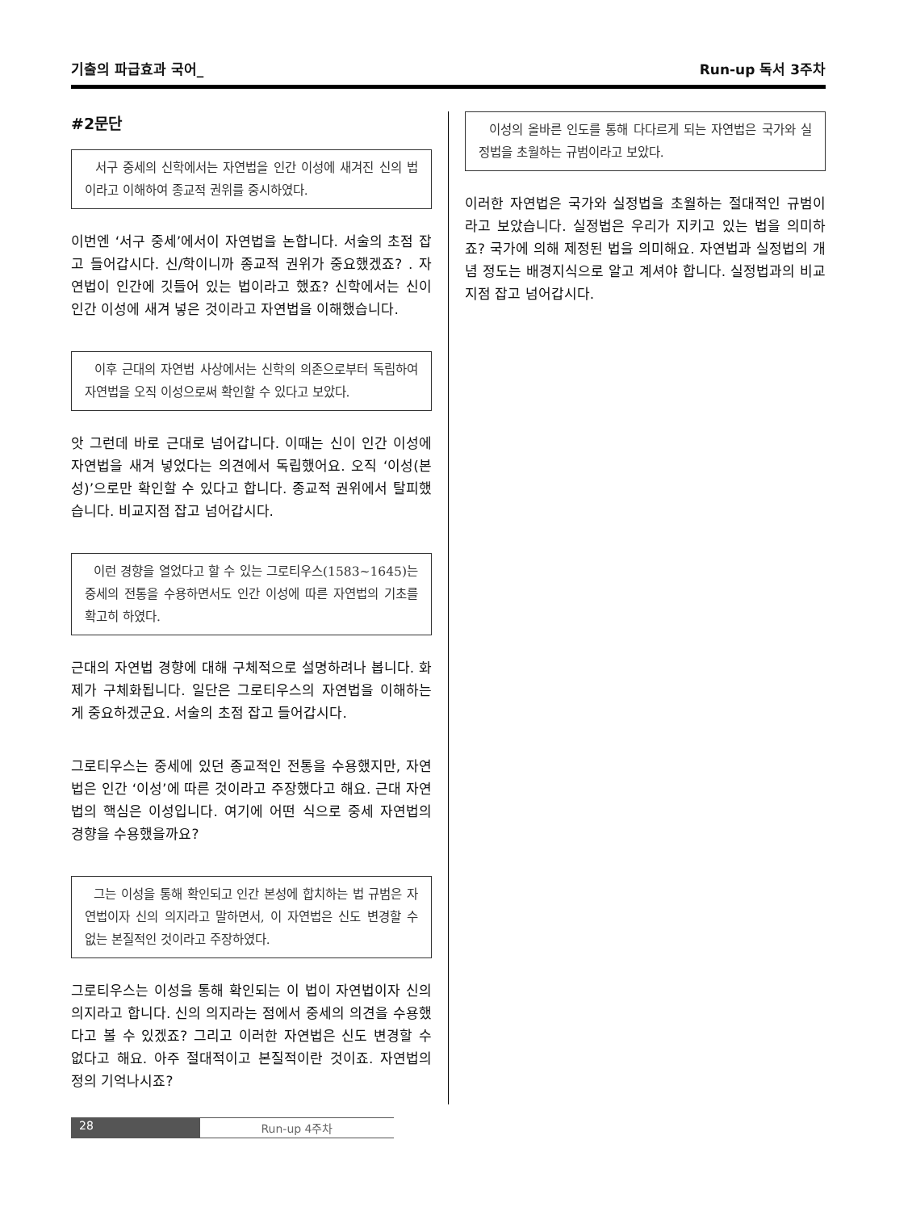기출의 파급효과 국어_ Run-up 독서 3주차
#2문단
서구 중세의 신학에서는 자연법을 인간 이성에 새겨진 신의 법이라고 이해하여 종교적 권위를 중시하였다.
이번엔 ‘서구 중세’에서이 자연법을 논합니다. 서술의 초점 잡고 들어갑시다. 신/학이니까 종교적 권위가 중요했겠죠? . 자연법이 인간에 깃들어 있는 법이라고 했죠? 신학에서는 신이 인간 이성에 새겨 넣은 것이라고 자연법을 이해했습니다.
이후 근대의 자연법 사상에서는 신학의 의존으로부터 독립하여 자연법을 오직 이성으로써 확인할 수 있다고 보았다.
앗 그런데 바로 근대로 넘어갑니다. 이때는 신이 인간 이성에 자연법을 새겨 넣었다는 의견에서 독립했어요. 오직 ‘이성(본성)’으로만 확인할 수 있다고 합니다. 종교적 권위에서 탈피했습니다. 비교지점 잡고 넘어갑시다.
이런 경향을 열었다고 할 수 있는 그로티우스(1583~1645)는 중세의 전통을 수용하면서도 인간 이성에 따른 자연법의 기초를 확고히 하였다.
근대의 자연법 경향에 대해 구체적으로 설명하려나 봅니다. 화제가 구체화됩니다. 일단은 그로티우스의 자연법을 이해하는 게 중요하겠군요. 서술의 초점 잡고 들어갑시다.
그로티우스는 중세에 있던 종교적인 전통을 수용했지만, 자연법은 인간 ‘이성’에 따른 것이라고 주장했다고 해요. 근대 자연법의 핵심은 이성입니다. 여기에 어떤 식으로 중세 자연법의 경향을 수용했을까요?
그는 이성을 통해 확인되고 인간 본성에 합치하는 법 규범은 자연법이자 신의 의지라고 말하면서, 이 자연법은 신도 변경할 수 없는 본질적인 것이라고 주장하였다.
그로티우스는 이성을 통해 확인되는 이 법이 자연법이자 신의 의지라고 합니다. 신의 의지라는 점에서 중세의 의견을 수용했다고 볼 수 있겠죠? 그리고 이러한 자연법은 신도 변경할 수 없다고 해요. 아주 절대적이고 본질적이란 것이죠. 자연법의 정의 기억나시죠?
이성의 올바른 인도를 통해 다다르게 되는 자연법은 국가와 실정법을 초월하는 규범이라고 보았다.
이러한 자연법은 국가와 실정법을 초월하는 절대적인 규범이라고 보았습니다. 실정법은 우리가 지키고 있는 법을 의미하죠? 국가에 의해 제정된 법을 의미해요. 자연법과 실정법의 개념 정도는 배경지식으로 알고 계셔야 합니다. 실정법과의 비교지점 잡고 넘어갑시다.
28 Run-up 4주차